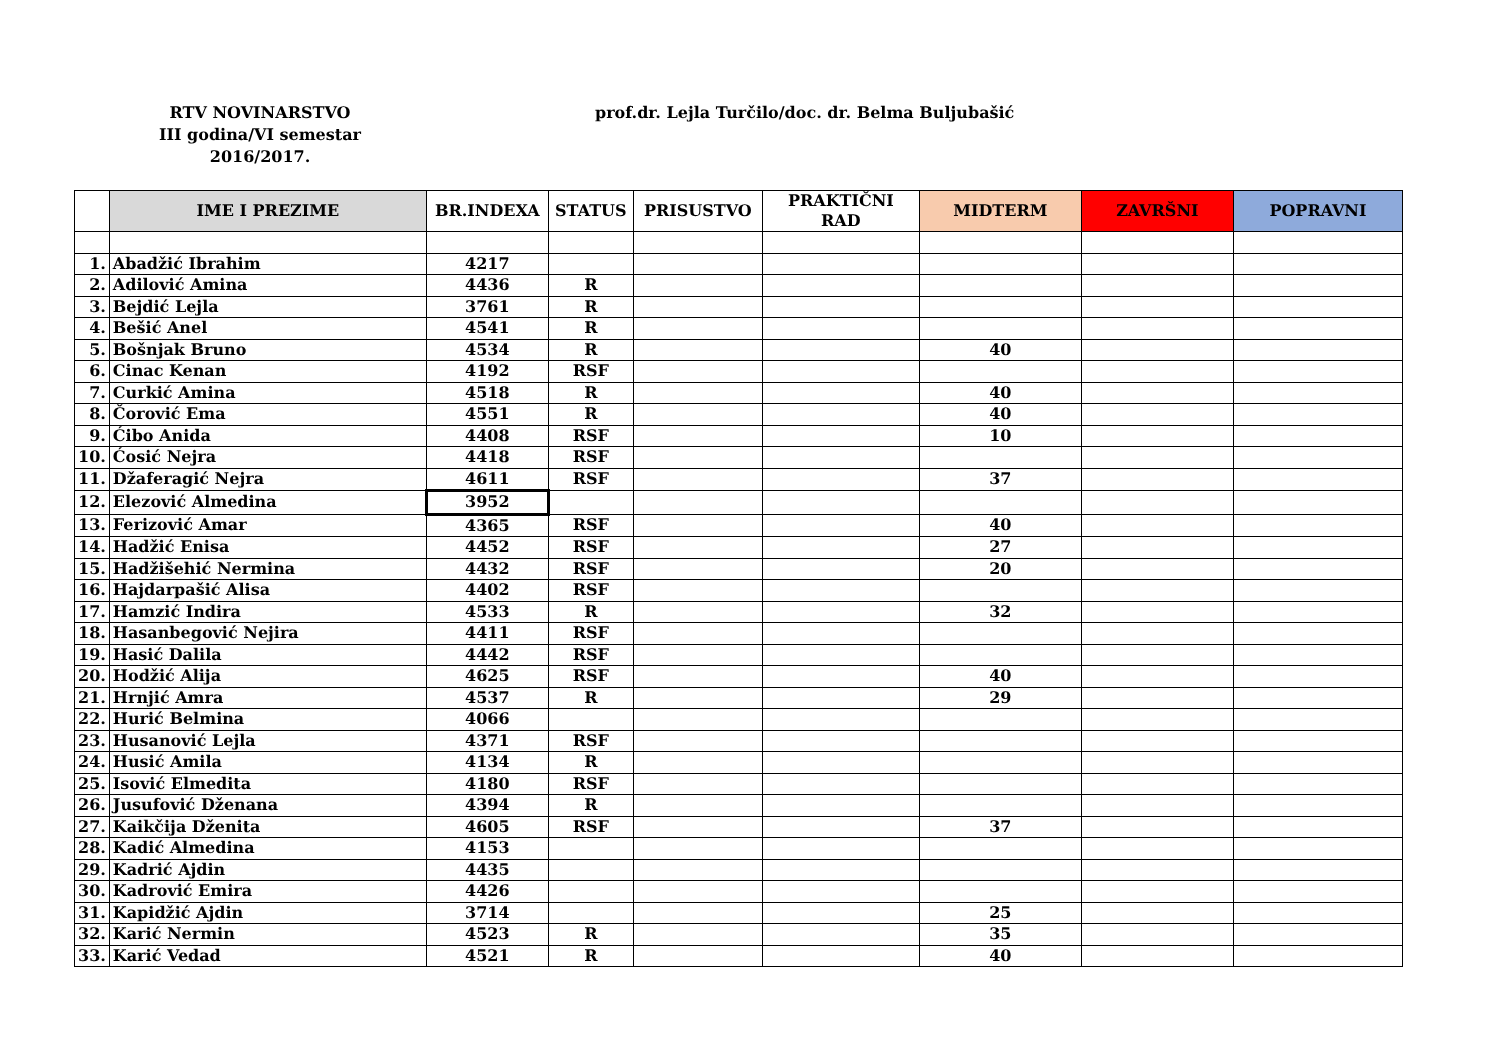RTV NOVINARSTVO
III godina/VI semestar
2016/2017.
prof.dr. Lejla Turčilo/doc. dr. Belma Buljubašić
| | IME I PREZIME | BR.INDEXA | STATUS | PRISUSTVO | PRAKTIČNI RAD | MIDTERM | ZAVRŠNI | POPRAVNI |
| --- | --- | --- | --- | --- | --- | --- | --- | --- |
| 1. | Abadžić Ibrahim | 4217 | | | | | | |
| 2. | Adilović Amina | 4436 | R | | | | | |
| 3. | Bejdić Lejla | 3761 | R | | | | | |
| 4. | Bešić Anel | 4541 | R | | | | | |
| 5. | Bošnjak Bruno | 4534 | R | | | 40 | | |
| 6. | Cinac Kenan | 4192 | RSF | | | | | |
| 7. | Curkić Amina | 4518 | R | | | 40 | | |
| 8. | Čorović Ema | 4551 | R | | | 40 | | |
| 9. | Ćibo Anida | 4408 | RSF | | | 10 | | |
| 10. | Ćosić Nejra | 4418 | RSF | | | | | |
| 11. | Džaferagić Nejra | 4611 | RSF | | | 37 | | |
| 12. | Elezović Almedina | 3952 | | | | | | |
| 13. | Ferizović Amar | 4365 | RSF | | | 40 | | |
| 14. | Hadžić Enisa | 4452 | RSF | | | 27 | | |
| 15. | Hadžišehić Nermina | 4432 | RSF | | | 20 | | |
| 16. | Hajdarpašić Alisa | 4402 | RSF | | | | | |
| 17. | Hamzić Indira | 4533 | R | | | 32 | | |
| 18. | Hasanbegović Nejira | 4411 | RSF | | | | | |
| 19. | Hasić Dalila | 4442 | RSF | | | | | |
| 20. | Hodžić Alija | 4625 | RSF | | | 40 | | |
| 21. | Hrnjić Amra | 4537 | R | | | 29 | | |
| 22. | Hurić Belmina | 4066 | | | | | | |
| 23. | Husanović Lejla | 4371 | RSF | | | | | |
| 24. | Husić Amila | 4134 | R | | | | | |
| 25. | Isović Elmedita | 4180 | RSF | | | | | |
| 26. | Jusufović Dženana | 4394 | R | | | | | |
| 27. | Kaikčija Dženita | 4605 | RSF | | | 37 | | |
| 28. | Kadić Almedina | 4153 | | | | | | |
| 29. | Kadrić Ajdin | 4435 | | | | | | |
| 30. | Kadrović Emira | 4426 | | | | | | |
| 31. | Kapidžić Ajdin | 3714 | | | | 25 | | |
| 32. | Karić Nermin | 4523 | R | | | 35 | | |
| 33. | Karić Vedad | 4521 | R | | | 40 | | |